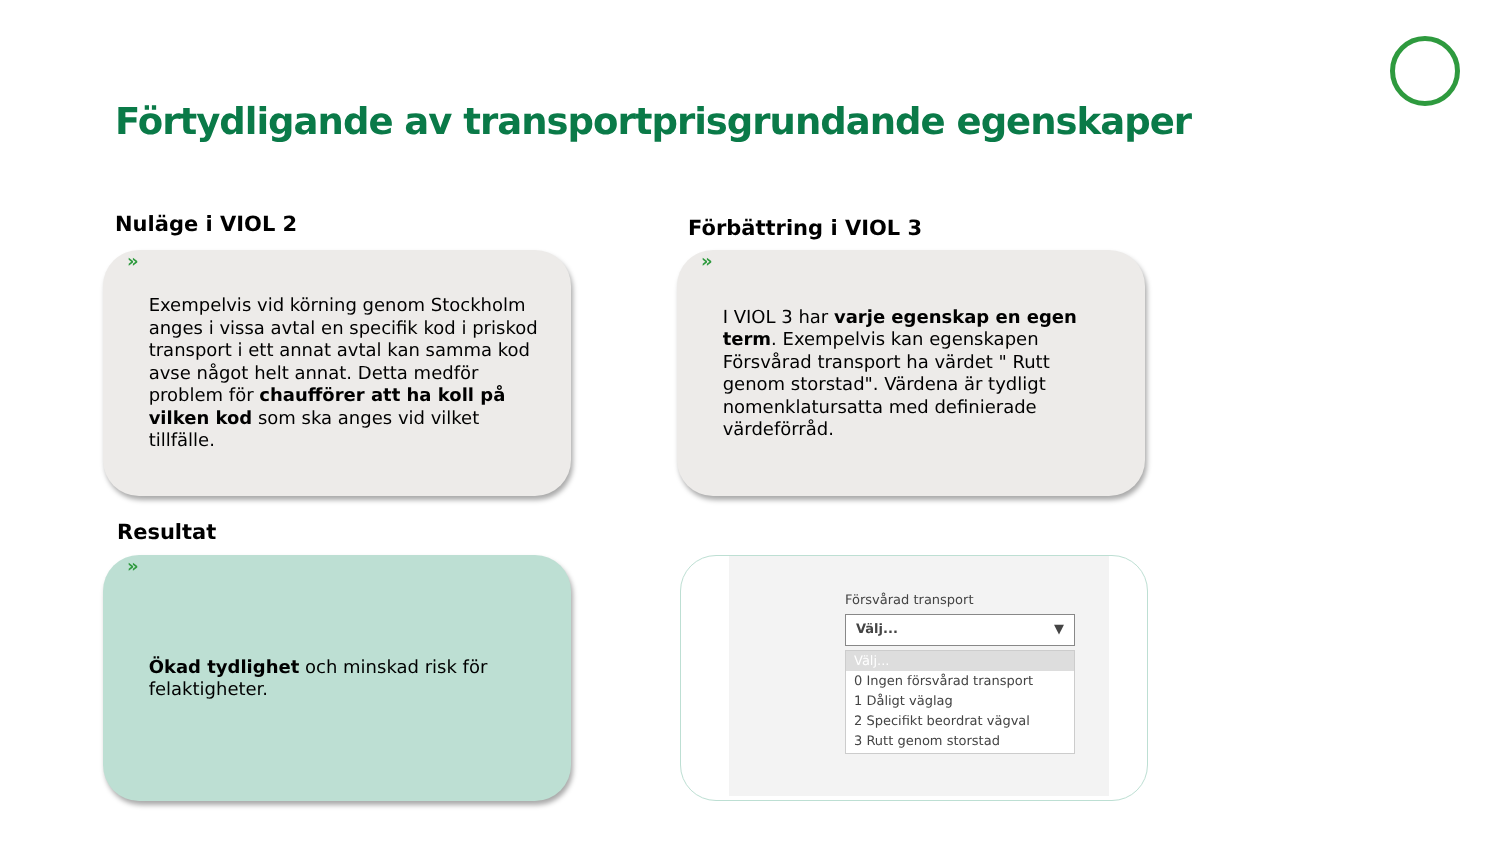Förtydligande av transportprisgrundande egenskaper
Nuläge i VIOL 2 Förbättring i VIOL 3
»
Exempelvis vid körning genom Stockholm anges i vissa avtal en specifik kod i priskod transport i ett annat avtal kan samma kod avse något helt annat. Detta medför problem för chaufförer att ha koll på vilken kod som ska anges vid vilket tillfälle.
»
I VIOL 3 har varje egenskap en egen term. Exempelvis kan egenskapen Försvårad transport ha värdet " Rutt genom storstad". Värdena är tydligt nomenklatursatta med definierade värdeförråd.
Resultat
»
Ökad tydlighet och minskad risk för felaktigheter.
Försvårad transport
Välj... ▼
Välj...
0 Ingen försvårad transport
1 Dåligt väglag
2 Specifikt beordrat vägval
3 Rutt genom storstad